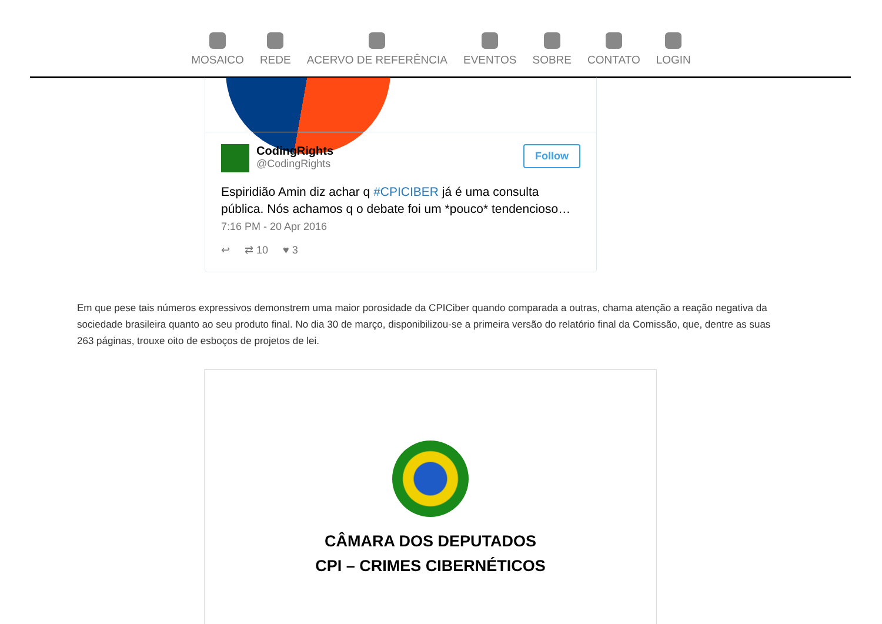MOSAICO REDE ACERVO DE REFERÊNCIA EVENTOS SOBRE CONTATO LOGIN
CodingRights
@CodingRights
Follow
Espiridião Amin diz achar q #CPICIBER já é uma consulta pública. Nós achamos q o debate foi um *pouco* tendencioso…
7:16 PM - 20 Apr 2016
↩ ⇄ 10 ♥ 3
Em que pese tais números expressivos demonstrem uma maior porosidade da CPICiber quando comparada a outras, chama atenção a reação negativa da sociedade brasileira quanto ao seu produto final. No dia 30 de março, disponibilizou-se a primeira versão do relatório final da Comissão, que, dentre as suas 263 páginas, trouxe oito de esboços de projetos de lei.
CÂMARA DOS DEPUTADOS
CPI – CRIMES CIBERNÉTICOS